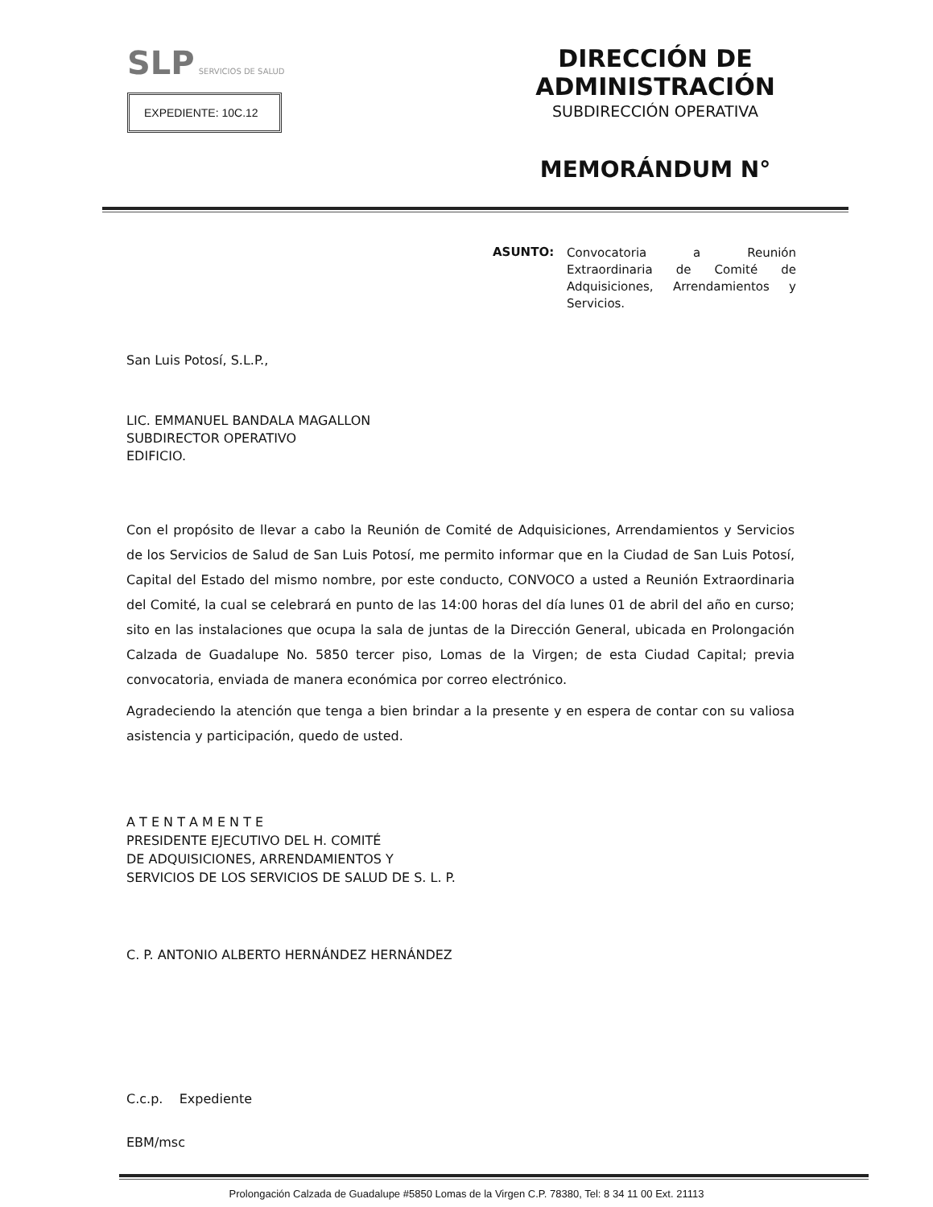SLP SERVICIOS DE SALUD
EXPEDIENTE: 10C.12
DIRECCIÓN DE ADMINISTRACIÓN
SUBDIRECCIÓN OPERATIVA
MEMORÁNDUM N°
ASUNTO:
Convocatoria a Reunión Extraordinaria de Comité de Adquisiciones, Arrendamientos y Servicios.
San Luis Potosí, S.L.P.,
LIC. EMMANUEL BANDALA MAGALLON
SUBDIRECTOR OPERATIVO
EDIFICIO.
Con el propósito de llevar a cabo la Reunión de Comité de Adquisiciones, Arrendamientos y Servicios de los Servicios de Salud de San Luis Potosí, me permito informar que en la Ciudad de San Luis Potosí, Capital del Estado del mismo nombre, por este conducto, CONVOCO a usted a Reunión Extraordinaria del Comité, la cual se celebrará en punto de las 14:00 horas del día lunes 01 de abril del año en curso; sito en las instalaciones que ocupa la sala de juntas de la Dirección General, ubicada en Prolongación Calzada de Guadalupe No. 5850 tercer piso, Lomas de la Virgen; de esta Ciudad Capital; previa convocatoria, enviada de manera económica por correo electrónico.
Agradeciendo la atención que tenga a bien brindar a la presente y en espera de contar con su valiosa asistencia y participación, quedo de usted.
A T E N T A M E N T E
PRESIDENTE EJECUTIVO DEL H. COMITÉ
DE ADQUISICIONES, ARRENDAMIENTOS Y
SERVICIOS DE LOS SERVICIOS DE SALUD DE S. L. P.
C. P. ANTONIO ALBERTO HERNÁNDEZ HERNÁNDEZ
C.c.p. Expediente
EBM/msc
Prolongación Calzada de Guadalupe #5850 Lomas de la Virgen C.P. 78380, Tel: 8 34 11 00 Ext. 21113